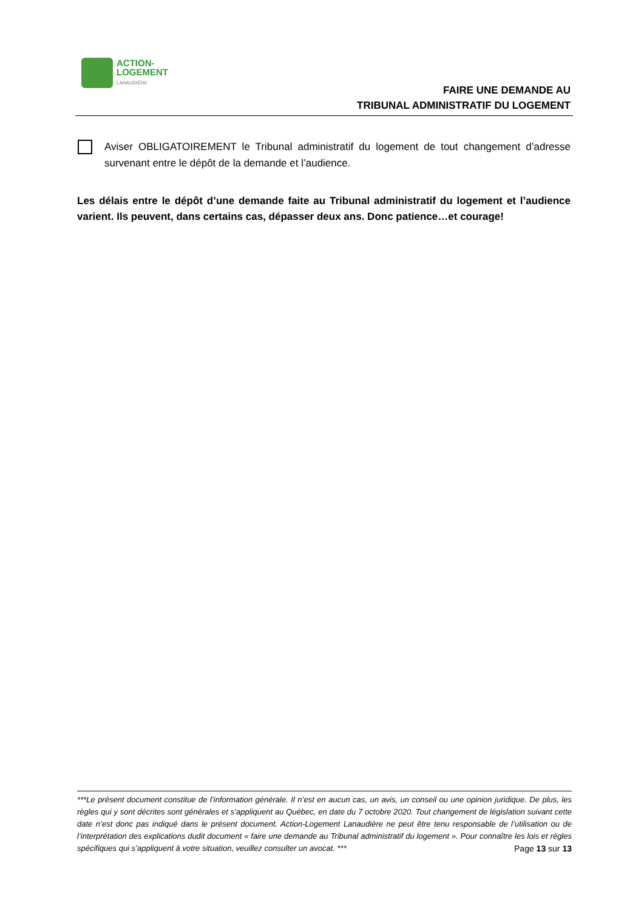ACTION-
LOGEMENT
LANAUDIÈRE
FAIRE UNE DEMANDE AU
TRIBUNAL ADMINISTRATIF DU LOGEMENT
Aviser OBLIGATOIREMENT le Tribunal administratif du logement de tout changement d’adresse survenant entre le dépôt de la demande et l’audience.
Les délais entre le dépôt d’une demande faite au Tribunal administratif du logement et l’audience varient. Ils peuvent, dans certains cas, dépasser deux ans. Donc patience…et courage!
***Le présent document constitue de l’information générale. Il n’est en aucun cas, un avis, un conseil ou une opinion juridique. De plus, les règles qui y sont décrites sont générales et s’appliquent au Québec, en date du 7 octobre 2020. Tout changement de législation suivant cette date n’est donc pas indiqué dans le présent document. Action-Logement Lanaudière ne peut être tenu responsable de l’utilisation ou de l’interprétation des explications dudit document « faire une demande au Tribunal administratif du logement ». Pour connaître les lois et règles spécifiques qui s’appliquent à votre situation, veuillez consulter un avocat. ***
Page 13 sur 13